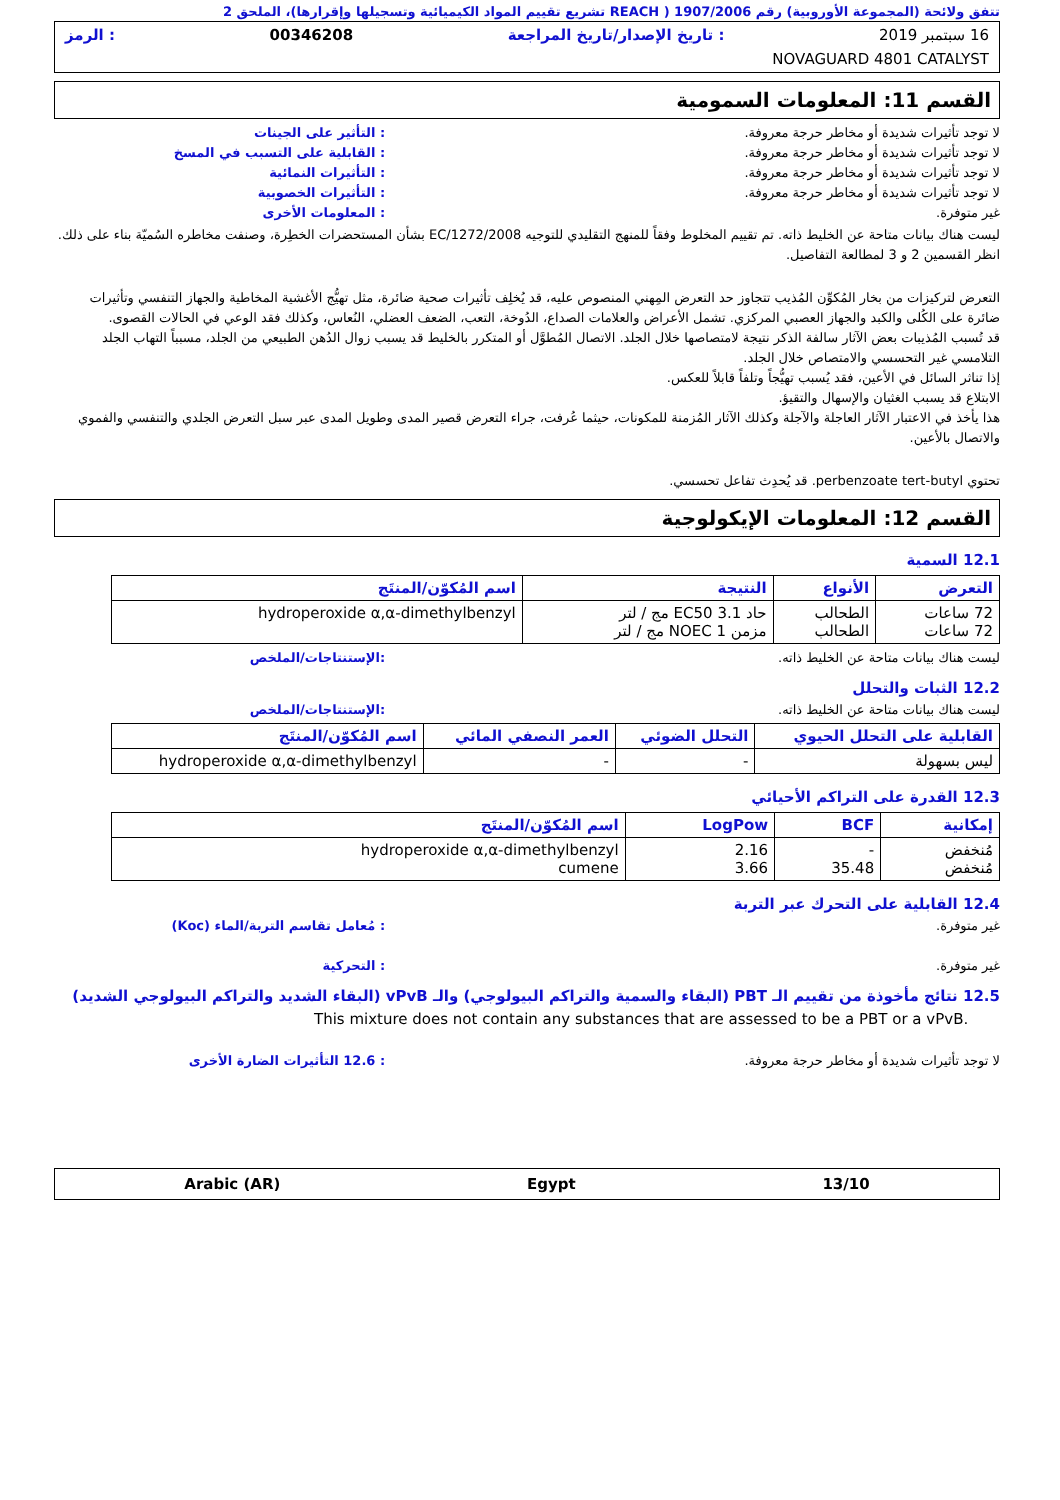تتفق ولائحة (المجموعة الأوروبية) رقم 1907/2006 ( REACH تشريع تقييم المواد الكيميائية وتسجيلها وإقرارها)، الملحق 2
16 سبتمبر 2019: تاريخ الإصدار/تاريخ المراجعة 00346208: الرمز
NOVAGUARD 4801 CATALYST
القسم 11: المعلومات السمومية
لا توجد تأثيرات شديدة أو مخاطر حرجة معروفة.: التأثير على الجينات
لا توجد تأثيرات شديدة أو مخاطر حرجة معروفة.: القابلية على التسبب في المسخ
لا توجد تأثيرات شديدة أو مخاطر حرجة معروفة.: التأثيرات النمائية
لا توجد تأثيرات شديدة أو مخاطر حرجة معروفة.: التأثيرات الخصوبية
غير متوفرة.: المعلومات الأخرى
ليست هناك بيانات متاحة عن الخليط ذاته. تم تقييم المخلوط وفقاً للمنهج التقليدي للتوجيه EC/1272/2008 بشأن المستحضرات الخطِرة، وصنفت مخاطره السُميّة بناء على ذلك. انظر القسمين 2 و 3 لمطالعة التفاصيل.
التعرض لتركيزات من بخار المُكوِّن المُذيب تتجاوز حد التعرض المِهني المنصوص عليه، قد يُخلِف تأثيرات صحية ضائرة، مثل تهيُّج الأغشية المخاطية والجهاز التنفسي وتأثيرات ضائرة على الكُلى والكبد والجهاز العصبي المركزي. تشمل الأعراض والعلامات الصداع، الدُوخة، التعب، الضعف العضلي، النُعاس، وكذلك فقد الوعي في الحالات القصوى.
قد تُسبب المُذيبات بعض الآثار سالفة الذكر نتيجة لامتصاصها خلال الجلد. الاتصال المُطوَّل أو المتكرر بالخليط قد يسبب زوال الدُهن الطبيعي من الجلد، مسبباً التهاب الجلد التلامسي غير التحسسي والامتصاص خلال الجلد.
إذا تناثر السائل في الأعين، فقد يُسبب تهيُّجاً وتلفاً قابلاً للعكس.
الابتلاع قد يسبب الغثيان والإسهال والتقيؤ.
هذا يأخذ في الاعتبار الآثار العاجلة والآجلة وكذلك الآثار المُزمنة للمكونات، حيثما عُرفت، جراء التعرض قصير المدى وطويل المدى عبر سبل التعرض الجلدي والتنفسي والفموي والاتصال بالأعين.
تحتوي perbenzoate tert-butyl. قد يُحدِث تفاعل تحسسي.
القسم 12: المعلومات الإيكولوجية
12.1 السمية
| التعرض | الأنواع | النتيجة | اسم المُكوّن/المنتَج |
| --- | --- | --- | --- |
| 72 ساعات 72 ساعات | الطحالب الطحالب | حاد EC50 3.1 مج / لتر مزمن NOEC 1 مج / لتر | hydroperoxide α,α-dimethylbenzyl |
ليست هناك بيانات متاحة عن الخليط ذاته.:الإستنتاجات/الملخص
12.2 الثبات والتحلل
ليست هناك بيانات متاحة عن الخليط ذاته.:الإستنتاجات/الملخص
| القابلية على التحلل الحيوي | التحلل الضوئي | العمر النصفي المائي | اسم المُكوّن/المنتَج |
| --- | --- | --- | --- |
| ليس بسهولة | - | - | hydroperoxide α,α-dimethylbenzyl |
12.3 القدرة على التراكم الأحيائي
| إمكانية | BCF | LogPow | اسم المُكوّن/المنتَج |
| --- | --- | --- | --- |
| مُنخفض مُنخفض | - 35.48 | 2.16 3.66 | hydroperoxide α,α-dimethylbenzyl cumene |
12.4 القابلية على التحرك عبر التربة
غير متوفرة.: مُعامل تقاسم التربة/الماء (Koc)
غير متوفرة.: التحركية
12.5 نتائج مأخوذة من تقييم الـ PBT (البقاء والسمية والتراكم البيولوجي) والـ vPvB (البقاء الشديد والتراكم البيولوجي الشديد)
This mixture does not contain any substances that are assessed to be a PBT or a vPvB.
لا توجد تأثيرات شديدة أو مخاطر حرجة معروفة.: 12.6 التأثيرات الضارة الأخرى
Arabic (AR) Egypt 13/10